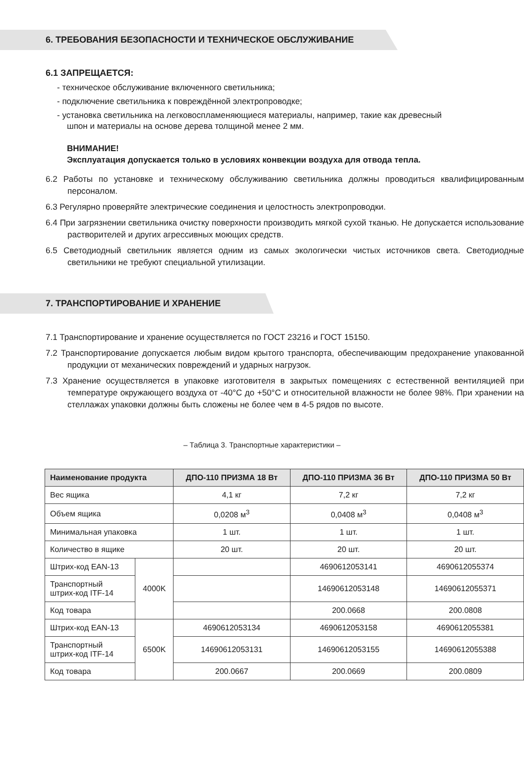6. ТРЕБОВАНИЯ БЕЗОПАСНОСТИ И ТЕХНИЧЕСКОЕ ОБСЛУЖИВАНИЕ
6.1 ЗАПРЕЩАЕТСЯ:
- техническое обслуживание включенного светильника;
- подключение светильника к повреждённой электропроводке;
- установка светильника на легковоспламеняющиеся материалы, например, такие как древесный шпон и материалы на основе дерева толщиной менее 2 мм.
ВНИМАНИЕ!
Эксплуатация допускается только в условиях конвекции воздуха для отвода тепла.
6.2 Работы по установке и техническому обслуживанию светильника должны проводиться квалифицированным персоналом.
6.3 Регулярно проверяйте электрические соединения и целостность электропроводки.
6.4 При загрязнении светильника очистку поверхности производить мягкой сухой тканью. Не допускается использование растворителей и других агрессивных моющих средств.
6.5 Светодиодный светильник является одним из самых экологически чистых источников света. Светодиодные светильники не требуют специальной утилизации.
7. ТРАНСПОРТИРОВАНИЕ И ХРАНЕНИЕ
7.1 Транспортирование и хранение осуществляется по ГОСТ 23216 и ГОСТ 15150.
7.2 Транспортирование допускается любым видом крытого транспорта, обеспечивающим предохранение упакованной продукции от механических повреждений и ударных нагрузок.
7.3 Хранение осуществляется в упаковке изготовителя в закрытых помещениях с естественной вентиляцией при температуре окружающего воздуха от -40°С до +50°С и относительной влажности не более 98%. При хранении на стеллажах упаковки должны быть сложены не более чем в 4-5 рядов по высоте.
– Таблица 3. Транспортные характеристики –
| Наименование продукта | | ДПО-110 ПРИЗМА 18 Вт | ДПО-110 ПРИЗМА 36 Вт | ДПО-110 ПРИЗМА 50 Вт |
| --- | --- | --- | --- | --- |
| Вес ящика | | 4,1 кг | 7,2 кг | 7,2 кг |
| Объем ящика | | 0,0208 м<sup>3</sup> | 0,0408 м<sup>3</sup> | 0,0408 м<sup>3</sup> |
| Минимальная упаковка | | 1 шт. | 1 шт. | 1 шт. |
| Количество в ящике | | 20 шт. | 20 шт. | 20 шт. |
| Штрих-код EAN-13 | 4000K | | 4690612053141 | 4690612055374 |
| Транспортный штрих-код ITF-14 | | | 14690612053148 | 14690612055371 |
| Код товара | | | 200.0668 | 200.0808 |
| Штрих-код EAN-13 | 6500K | 4690612053134 | 4690612053158 | 4690612055381 |
| Транспортный штрих-код ITF-14 | | 14690612053131 | 14690612053155 | 14690612055388 |
| Код товара | | 200.0667 | 200.0669 | 200.0809 |